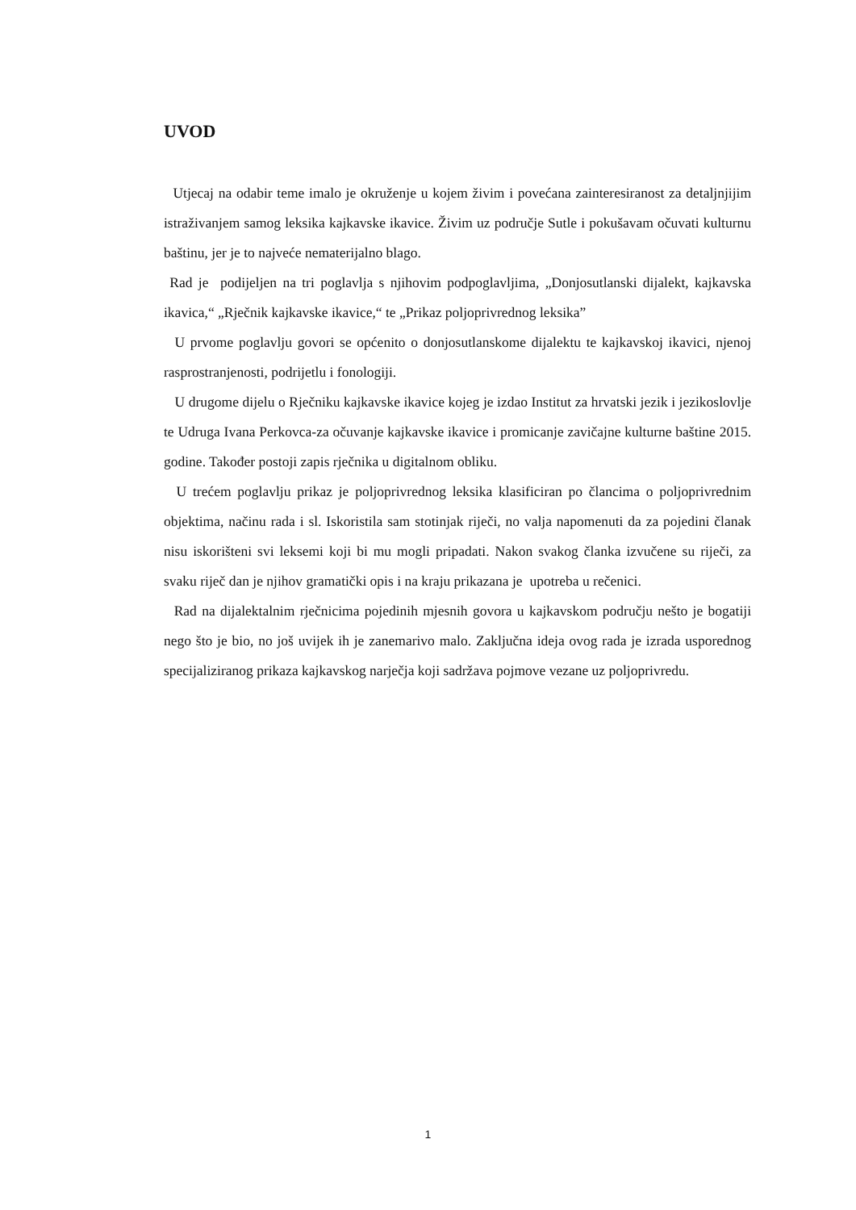UVOD
Utjecaj na odabir teme imalo je okruženje u kojem živim i povećana zainteresiranost za detaljnjijim istraživanjem samog leksika kajkavske ikavice. Živim uz područje Sutle i pokušavam očuvati kulturnu baštinu, jer je to najveće nematerijalno blago.
Rad je podijeljen na tri poglavlja s njihovim podpoglavljima, „Donjosutlanski dijalekt, kajkavska ikavica,“ „Rječnik kajkavske ikavice,“ te „Prikaz poljoprivrednog leksika”
U prvome poglavlju govori se općenito o donjosutlanskome dijalektu te kajkavskoj ikavici, njenoj rasprostranjenosti, podrijetlu i fonologiji.
U drugome dijelu o Rječniku kajkavske ikavice kojeg je izdao Institut za hrvatski jezik i jezikoslovlje te Udruga Ivana Perkovca-za očuvanje kajkavske ikavice i promicanje zavičajne kulturne baštine 2015. godine. Također postoji zapis rječnika u digitalnom obliku.
U trećem poglavlju prikaz je poljoprivrednog leksika klasificiran po člancima o poljoprivrednim objektima, načinu rada i sl. Iskoristila sam stotinjak riječi, no valja napomenuti da za pojedini članak nisu iskorišteni svi leksemi koji bi mu mogli pripadati. Nakon svakog članka izvučene su riječi, za svaku riječ dan je njihov gramatički opis i na kraju prikazana je upotreba u rečenici.
Rad na dijalektalnim rječnicima pojedinih mjesnih govora u kajkavskom području nešto je bogatiji nego što je bio, no još uvijek ih je zanemarivo malo. Zaključna ideja ovog rada je izrada usporednog specijaliziranog prikaza kajkavskog narječja koji sadržava pojmove vezane uz poljoprivredu.
1